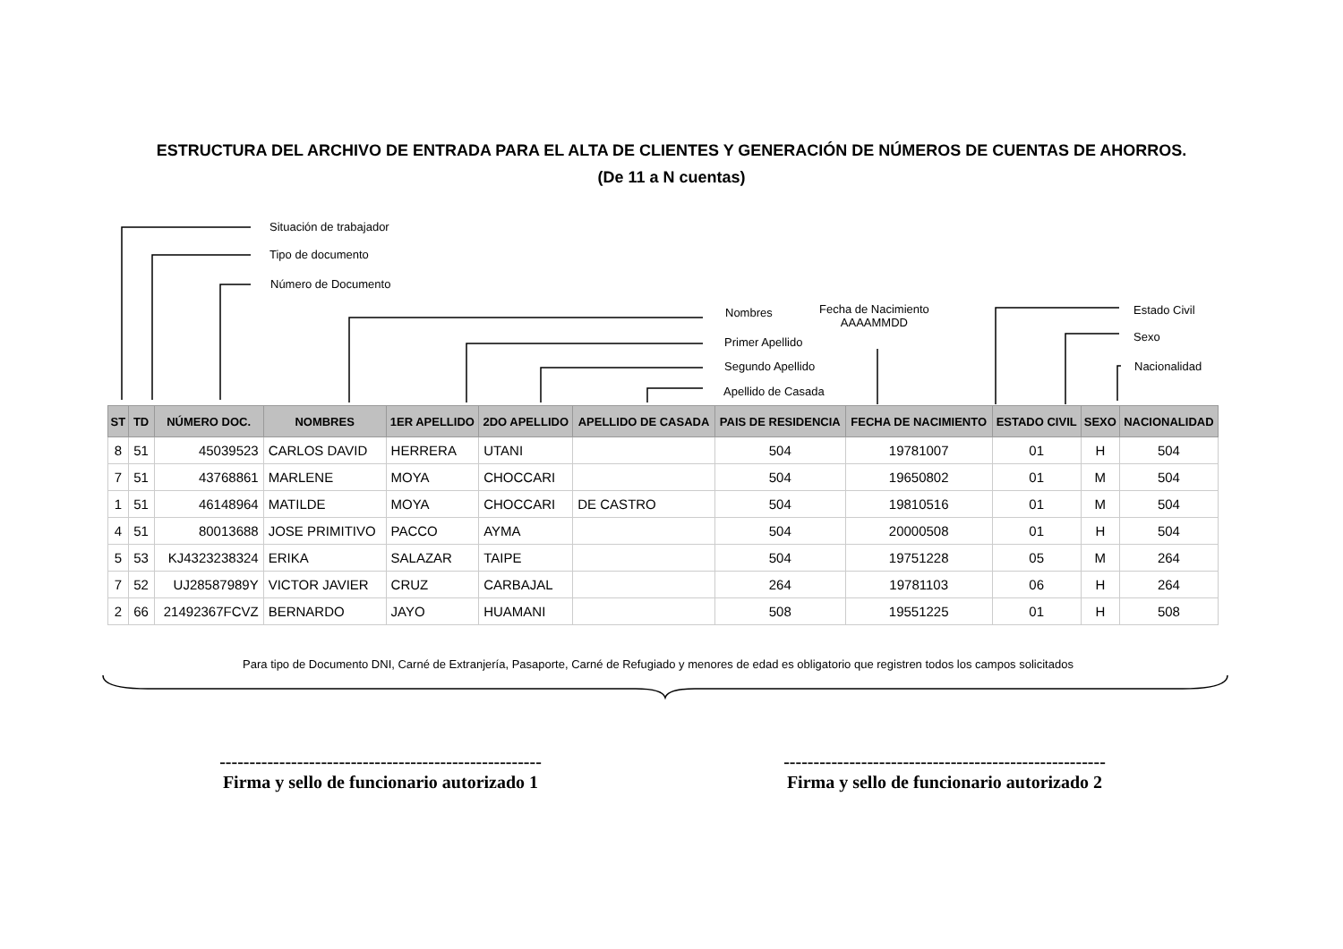ESTRUCTURA DEL ARCHIVO DE ENTRADA PARA EL ALTA DE CLIENTES Y GENERACIÓN DE NÚMEROS DE CUENTAS DE AHORROS.
(De 11 a N cuentas)
Situación de trabajador
Tipo de documento
Número de Documento
Nombres
Fecha de Nacimiento
AAAAMMDD
Estado Civil
Primer Apellido Sexo
Segundo Apellido Nacionalidad
Apellido de Casada
| ST | TD | NÚMERO DOC. | NOMBRES | 1ER APELLIDO | 2DO APELLIDO | APELLIDO DE CASADA | PAIS DE RESIDENCIA | FECHA DE NACIMIENTO | ESTADO CIVIL | SEXO | NACIONALIDAD |
| --- | --- | --- | --- | --- | --- | --- | --- | --- | --- | --- | --- |
| 8 | 51 | 45039523 | CARLOS DAVID | HERRERA | UTANI | | 504 | 19781007 | 01 | H | 504 |
| 7 | 51 | 43768861 | MARLENE | MOYA | CHOCCARI | | 504 | 19650802 | 01 | M | 504 |
| 1 | 51 | 46148964 | MATILDE | MOYA | CHOCCARI | DE CASTRO | 504 | 19810516 | 01 | M | 504 |
| 4 | 51 | 80013688 | JOSE PRIMITIVO | PACCO | AYMA | | 504 | 20000508 | 01 | H | 504 |
| 5 | 53 | KJ4323238324 | ERIKA | SALAZAR | TAIPE | | 504 | 19751228 | 05 | M | 264 |
| 7 | 52 | UJ28587989Y | VICTOR JAVIER | CRUZ | CARBAJAL | | 264 | 19781103 | 06 | H | 264 |
| 2 | 66 | 21492367FCVZ | BERNARDO | JAYO | HUAMANI | | 508 | 19551225 | 01 | H | 508 |
Para tipo de Documento DNI, Carné de Extranjería, Pasaporte, Carné de Refugiado y menores de edad es obligatorio que registren todos los campos solicitados
------------------------------------------------------
Firma y sello de funcionario autorizado 1
------------------------------------------------------
Firma y sello de funcionario autorizado 2